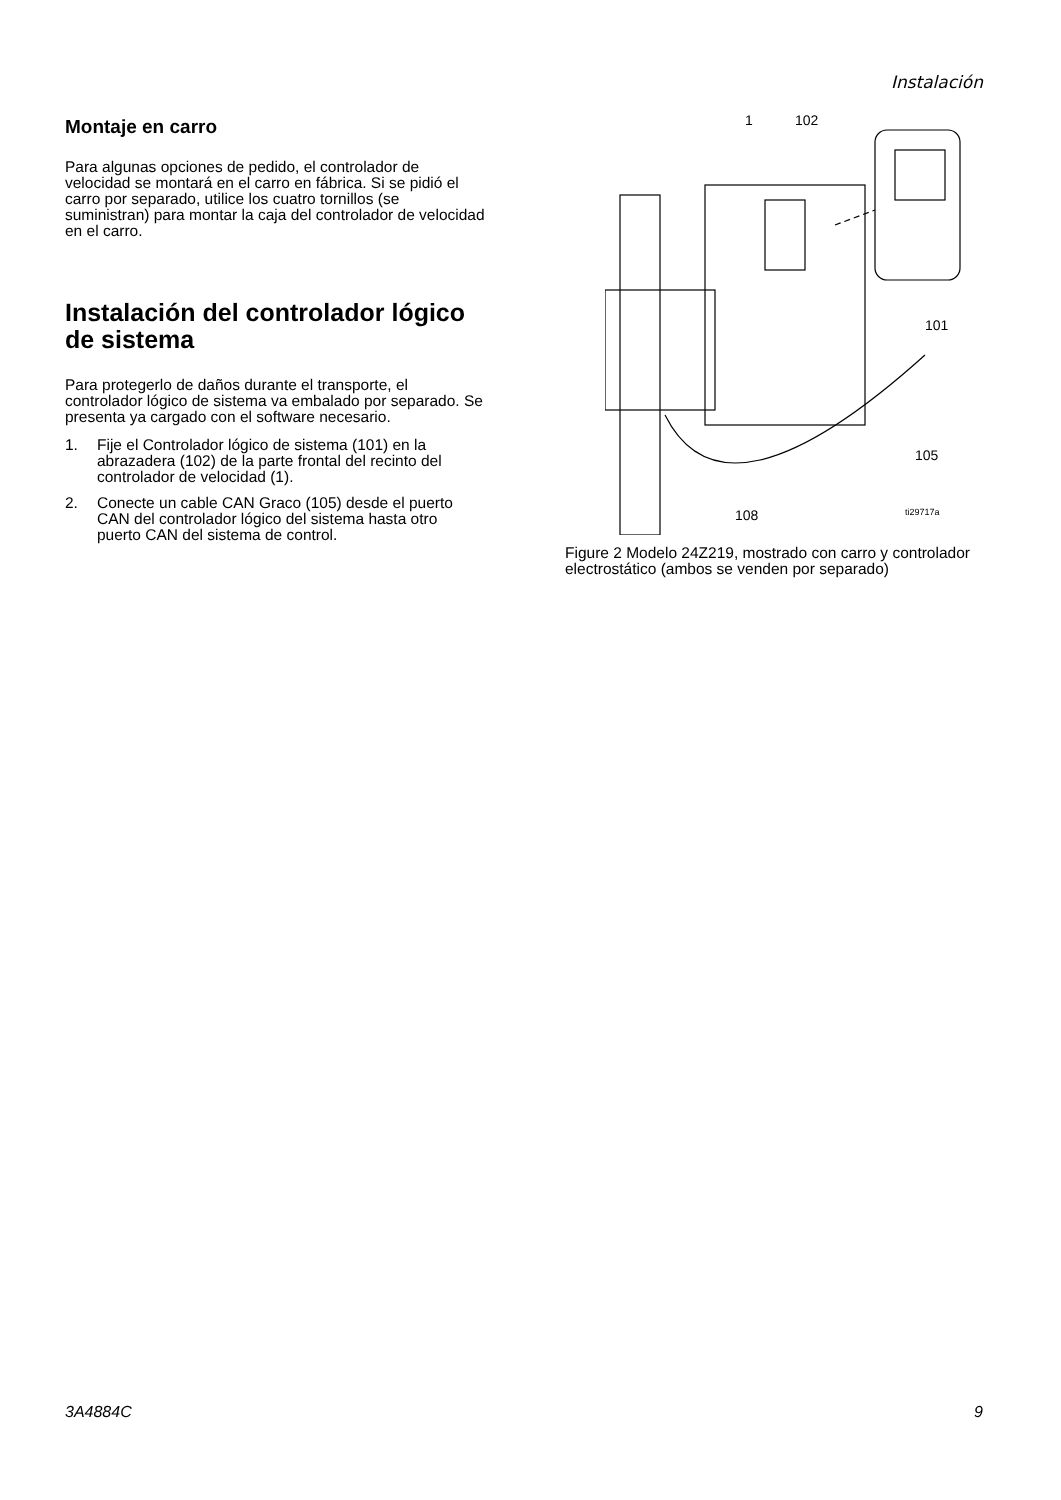Instalación
Montaje en carro
Para algunas opciones de pedido, el controlador de velocidad se montará en el carro en fábrica. Si se pidió el carro por separado, utilice los cuatro tornillos (se suministran) para montar la caja del controlador de velocidad en el carro.
Instalación del controlador lógico de sistema
Para protegerlo de daños durante el transporte, el controlador lógico de sistema va embalado por separado. Se presenta ya cargado con el software necesario.
1. Fije el Controlador lógico de sistema (101) en la abrazadera (102) de la parte frontal del recinto del controlador de velocidad (1).
2. Conecte un cable CAN Graco (105) desde el puerto CAN del controlador lógico del sistema hasta otro puerto CAN del sistema de control.
1
102
101
105
108
ti29717a
Figure 2 Modelo 24Z219, mostrado con carro y controlador electrostático (ambos se venden por separado)
3A4884C 9